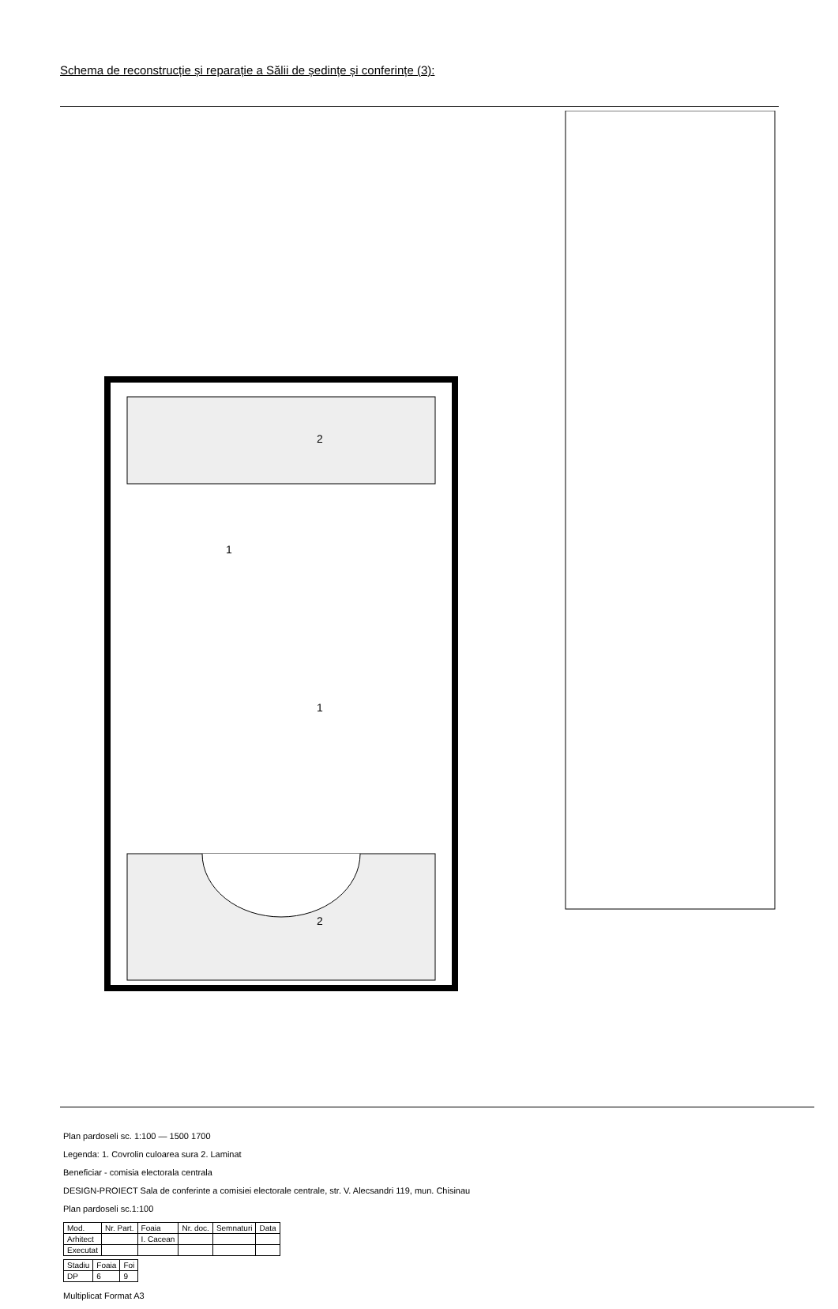Schema de reconstrucție și reparație a Sălii de ședințe și conferințe (3):
2
2
1
1
Plan pardoseli sc. 1:100 — 1500 1700
Legenda: 1. Covrolin culoarea sura 2. Laminat
Beneficiar - comisia electorala centrala
DESIGN-PROIECT Sala de conferinte a comisiei electorale centrale, str. V. Alecsandri 119, mun. Chisinau
Plan pardoseli sc.1:100
| Mod. | Nr. Part. | Foaia | Nr. doc. | Semnaturi | Data |
| Arhitect | | I. Cacean | | | |
| Executat | | | | | |
| Stadiu | Foaia | Foi |
| DP | 6 | 9 |
Multiplicat Format A3